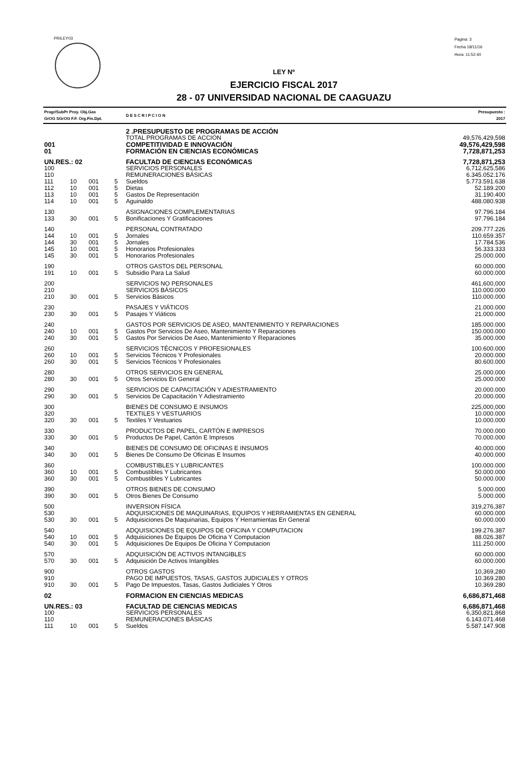PRILEY03
Pagina: 3
Fecha 18/11/16
Hora: 11:52:40
LEY Nº
EJERCICIO FISCAL 2017
28 - 07 UNIVERSIDAD NACIONAL DE CAAGUAZU
| Progr/SubPr Proy. Obj.Gas GrOG SGrOG F.F. Org.Fin.Dpt. | | | | D E S C R I P C I O N | Presupuesto : 2017 |
| | | | | 2 .PRESUPUESTO DE PROGRAMAS DE ACCIÓN | |
| | | | | TOTAL PROGRAMAS DE ACCIÓN | 49,576,429,598 |
| 001 | | | | COMPETITIVIDAD E INNOVACIÓN | 49,576,429,598 |
| 01 | | | | FORMACIÓN EN CIENCIAS ECONÓMICAS | 7,728,871,253 |
| UN.RES.: 02 | | | | FACULTAD DE CIENCIAS ECONÓMICAS | 7,728,871,253 |
| 100 | | | | SERVICIOS PERSONALES | 6,712,625,586 |
| 110 | | | | REMUNERACIONES BÁSICAS | 6.345.052.176 |
| 111 | 10 | 001 | 5 | Sueldos | 5.773.591.638 |
| 112 | 10 | 001 | 5 | Dietas | 52.189.200 |
| 113 | 10 | 001 | 5 | Gastos De Representación | 31.190.400 |
| 114 | 10 | 001 | 5 | Aguinaldo | 488.080.938 |
| 130 | | | | ASIGNACIONES COMPLEMENTARIAS | 97.796.184 |
| 133 | 30 | 001 | 5 | Bonificaciones Y Gratificaciones | 97.796.184 |
| 140 | | | | PERSONAL CONTRATADO | 209.777.226 |
| 144 | 10 | 001 | 5 | Jornales | 110.659.357 |
| 144 | 30 | 001 | 5 | Jornales | 17.784.536 |
| 145 | 10 | 001 | 5 | Honorarios Profesionales | 56.333.333 |
| 145 | 30 | 001 | 5 | Honorarios Profesionales | 25.000.000 |
| 190 | | | | OTROS GASTOS DEL PERSONAL | 60.000.000 |
| 191 | 10 | 001 | 5 | Subsidio Para La Salud | 60.000.000 |
| 200 | | | | SERVICIOS NO PERSONALES | 461,600,000 |
| 210 | | | | SERVICIOS BÁSICOS | 110.000.000 |
| 210 | 30 | 001 | 5 | Servicios Básicos | 110.000.000 |
| 230 | | | | PASAJES Y VIÁTICOS | 21.000.000 |
| 230 | 30 | 001 | 5 | Pasajes Y Viáticos | 21.000.000 |
| 240 | | | | GASTOS POR SERVICIOS DE ASEO, MANTENIMIENTO Y REPARACIONES | 185.000.000 |
| 240 | 10 | 001 | 5 | Gastos Por Servicios De Aseo, Mantenimiento Y Reparaciones | 150.000.000 |
| 240 | 30 | 001 | 5 | Gastos Por Servicios De Aseo, Mantenimiento Y Reparaciones | 35.000.000 |
| 260 | | | | SERVICIOS TÉCNICOS Y PROFESIONALES | 100.600.000 |
| 260 | 10 | 001 | 5 | Servicios Técnicos Y Profesionales | 20.000.000 |
| 260 | 30 | 001 | 5 | Servicios Técnicos Y Profesionales | 80.600.000 |
| 280 | | | | OTROS SERVICIOS EN GENERAL | 25.000.000 |
| 280 | 30 | 001 | 5 | Otros Servicios En General | 25.000.000 |
| 290 | | | | SERVICIOS DE CAPACITACIÓN Y ADIESTRAMIENTO | 20.000.000 |
| 290 | 30 | 001 | 5 | Servicios De Capacitación Y Adiestramiento | 20.000.000 |
| 300 | | | | BIENES DE CONSUMO E INSUMOS | 225,000,000 |
| 320 | | | | TEXTILES Y VESTUARIOS | 10.000.000 |
| 320 | 30 | 001 | 5 | Textiles Y Vestuarios | 10.000.000 |
| 330 | | | | PRODUCTOS DE PAPEL, CARTÓN E IMPRESOS | 70.000.000 |
| 330 | 30 | 001 | 5 | Productos De Papel, Cartón E Impresos | 70.000.000 |
| 340 | | | | BIENES DE CONSUMO DE OFICINAS E INSUMOS | 40.000.000 |
| 340 | 30 | 001 | 5 | Bienes De Consumo De Oficinas E Insumos | 40.000.000 |
| 360 | | | | COMBUSTIBLES Y LUBRICANTES | 100.000.000 |
| 360 | 10 | 001 | 5 | Combustibles Y Lubricantes | 50.000.000 |
| 360 | 30 | 001 | 5 | Combustibles Y Lubricantes | 50.000.000 |
| 390 | | | | OTROS BIENES DE CONSUMO | 5.000.000 |
| 390 | 30 | 001 | 5 | Otros Bienes De Consumo | 5.000.000 |
| 500 | | | | INVERSION FÍSICA | 319,276,387 |
| 530 | | | | ADQUISICIONES DE MAQUINARIAS, EQUIPOS Y HERRAMIENTAS EN GENERAL | 60.000.000 |
| 530 | 30 | 001 | 5 | Adquisiciones De Maquinarias, Equipos Y Herramientas En General | 60.000.000 |
| 540 | | | | ADQUISICIONES DE EQUIPOS DE OFICINA Y COMPUTACION | 199.276.387 |
| 540 | 10 | 001 | 5 | Adquisiciones De Equipos De Oficina Y Computacion | 88.026.387 |
| 540 | 30 | 001 | 5 | Adquisiciones De Equipos De Oficina Y Computacion | 111.250.000 |
| 570 | | | | ADQUISICIÓN DE ACTIVOS INTANGIBLES | 60.000.000 |
| 570 | 30 | 001 | 5 | Adquisición De Activos Intangibles | 60.000.000 |
| 900 | | | | OTROS GASTOS | 10,369,280 |
| 910 | | | | PAGO DE IMPUESTOS, TASAS, GASTOS JUDICIALES Y OTROS | 10.369.280 |
| 910 | 30 | 001 | 5 | Pago De Impuestos, Tasas, Gastos Judiciales Y Otros | 10.369.280 |
| 02 | | | | FORMACION EN CIENCIAS MEDICAS | 6,686,871,468 |
| UN.RES.: 03 | | | | FACULTAD DE CIENCIAS MEDICAS | 6,686,871,468 |
| 100 | | | | SERVICIOS PERSONALES | 6,350,821,868 |
| 110 | | | | REMUNERACIONES BÁSICAS | 6.143.071.468 |
| 111 | 10 | 001 | 5 | Sueldos | 5.587.147.908 |